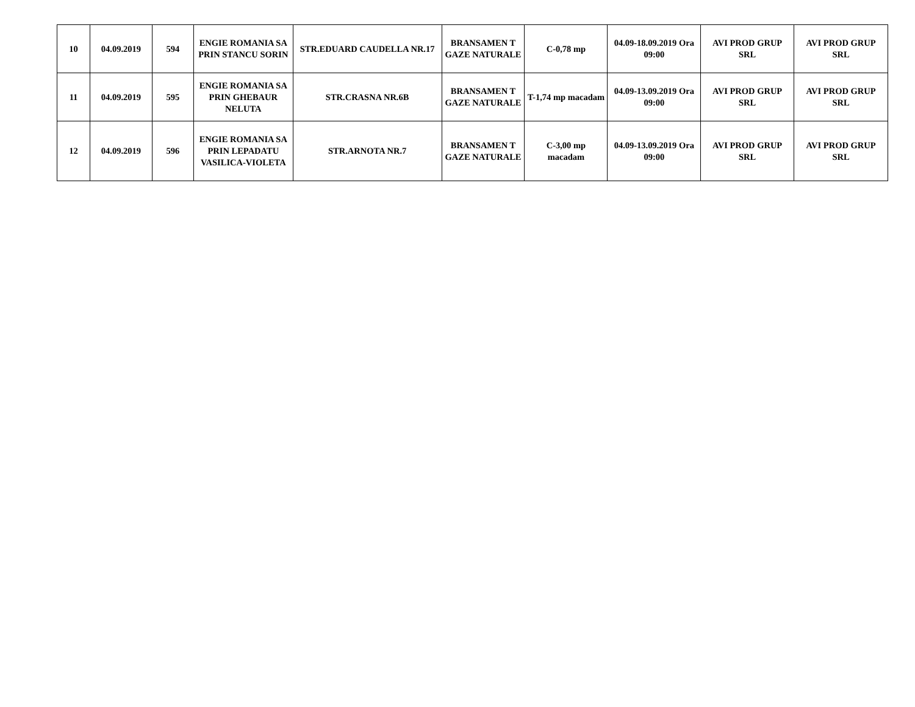| 10 | 04.09.2019 | 594 | ENGIE ROMANIA SA PRIN STANCU SORIN | STR.EDUARD CAUDELLA NR.17 | BRANSAMEN T GAZE NATURALE | C-0,78 mp | 04.09-18.09.2019 Ora 09:00 | AVI PROD GRUP SRL | AVI PROD GRUP SRL |
| 11 | 04.09.2019 | 595 | ENGIE ROMANIA SA PRIN GHEBAUR NELUTA | STR.CRASNA NR.6B | BRANSAMEN T GAZE NATURALE | T-1,74 mp macadam | 04.09-13.09.2019 Ora 09:00 | AVI PROD GRUP SRL | AVI PROD GRUP SRL |
| 12 | 04.09.2019 | 596 | ENGIE ROMANIA SA PRIN LEPADATU VASILICA-VIOLETA | STR.ARNOTA NR.7 | BRANSAMEN T GAZE NATURALE | C-3,00 mp macadam | 04.09-13.09.2019 Ora 09:00 | AVI PROD GRUP SRL | AVI PROD GRUP SRL |